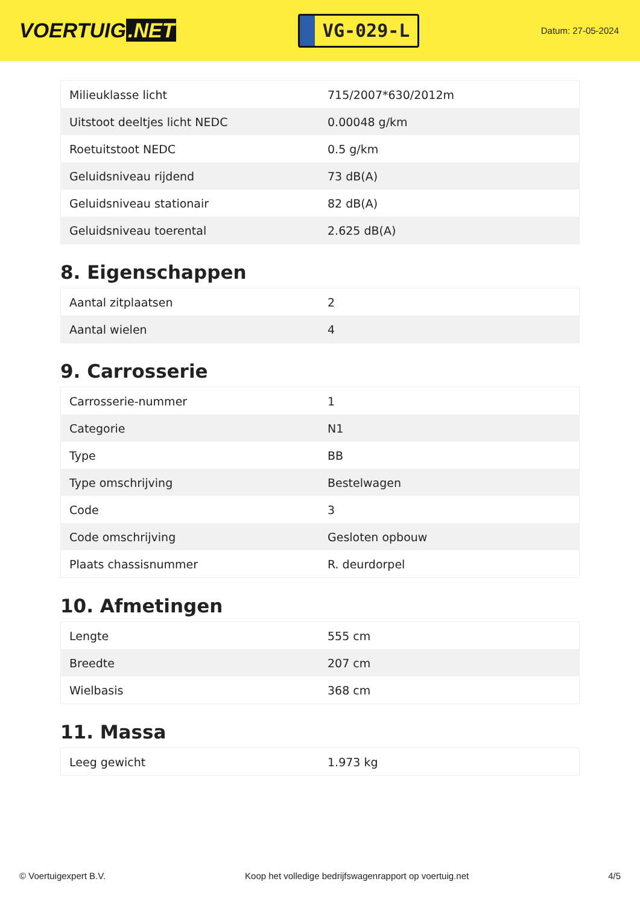VOERTUIG.NET
VG-029-L
Datum: 27-05-2024
| Milieuklasse licht | 715/2007*630/2012m |
| Uitstoot deeltjes licht NEDC | 0.00048 g/km |
| Roetuitstoot NEDC | 0.5 g/km |
| Geluidsniveau rijdend | 73 dB(A) |
| Geluidsniveau stationair | 82 dB(A) |
| Geluidsniveau toerental | 2.625 dB(A) |
8. Eigenschappen
| Aantal zitplaatsen | 2 |
| Aantal wielen | 4 |
9. Carrosserie
| Carrosserie-nummer | 1 |
| Categorie | N1 |
| Type | BB |
| Type omschrijving | Bestelwagen |
| Code | 3 |
| Code omschrijving | Gesloten opbouw |
| Plaats chassisnummer | R. deurdorpel |
10. Afmetingen
| Lengte | 555 cm |
| Breedte | 207 cm |
| Wielbasis | 368 cm |
11. Massa
| Leeg gewicht | 1.973 kg |
© Voertuigexpert B.V. Koop het volledige bedrijfswagenrapport op voertuig.net 4/5